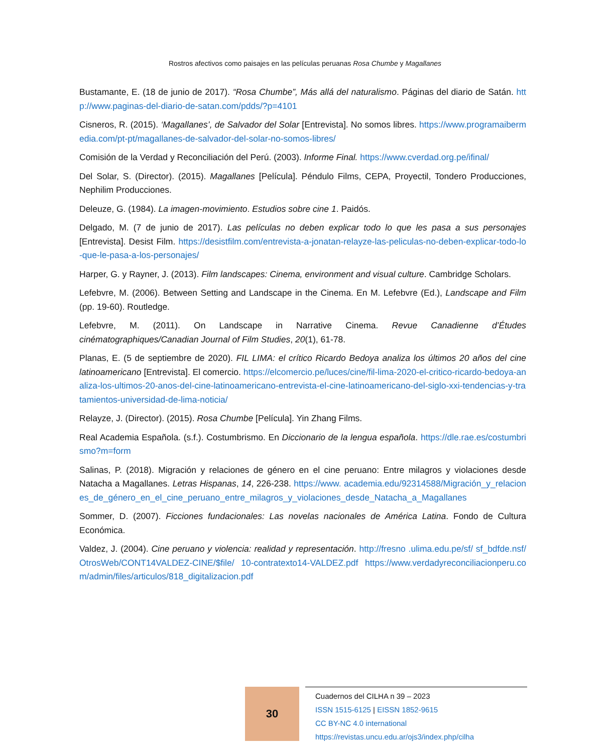Rostros afectivos como paisajes en las películas peruanas Rosa Chumbe y Magallanes
Bustamante, E. (18 de junio de 2017). “Rosa Chumbe”, Más allá del naturalismo. Páginas del diario de Satán. http://www.paginas-del-diario-de-satan.com/pdds/?p=4101
Cisneros, R. (2015). ‘Magallanes’, de Salvador del Solar [Entrevista]. No somos libres. https://www.programaibermedia.com/pt-pt/magallanes-de-salvador-del-solar-no-somos-libres/
Comisión de la Verdad y Reconciliación del Perú. (2003). Informe Final. https://www.cverdad.org.pe/ifinal/
Del Solar, S. (Director). (2015). Magallanes [Película]. Péndulo Films, CEPA, Proyectil, Tondero Producciones, Nephilim Producciones.
Deleuze, G. (1984). La imagen-movimiento. Estudios sobre cine 1. Paidós.
Delgado, M. (7 de junio de 2017). Las películas no deben explicar todo lo que les pasa a sus personajes [Entrevista]. Desist Film. https://desistfilm.com/entrevista-a-jonatan-relayze-las-peliculas-no-deben-explicar-todo-lo-que-le-pasa-a-los-personajes/
Harper, G. y Rayner, J. (2013). Film landscapes: Cinema, environment and visual culture. Cambridge Scholars.
Lefebvre, M. (2006). Between Setting and Landscape in the Cinema. En M. Lefebvre (Ed.), Landscape and Film (pp. 19-60). Routledge.
Lefebvre, M. (2011). On Landscape in Narrative Cinema. Revue Canadienne d’Études cinématographiques/Canadian Journal of Film Studies, 20(1), 61-78.
Planas, E. (5 de septiembre de 2020). FIL LIMA: el crítico Ricardo Bedoya analiza los últimos 20 años del cine latinoamericano [Entrevista]. El comercio. https://elcomercio.pe/luces/cine/fil-lima-2020-el-critico-ricardo-bedoya-analiza-los-ultimos-20-anos-del-cine-latinoamericano-entrevista-el-cine-latinoamericano-del-siglo-xxi-tendencias-y-tratamientos-universidad-de-lima-noticia/
Relayze, J. (Director). (2015). Rosa Chumbe [Película]. Yin Zhang Films.
Real Academia Española. (s.f.). Costumbrismo. En Diccionario de la lengua española. https://dle.rae.es/costumbrismo?m=form
Salinas, P. (2018). Migración y relaciones de género en el cine peruano: Entre milagros y violaciones desde Natacha a Magallanes. Letras Hispanas, 14, 226-238. https://www. academia.edu/92314588/Migración_y_relaciones_de_género_en_el_cine_peruano_entre_milagros_y_violaciones_desde_Natacha_a_Magallanes
Sommer, D. (2007). Ficciones fundacionales: Las novelas nacionales de América Latina. Fondo de Cultura Económica.
Valdez, J. (2004). Cine peruano y violencia: realidad y representación. http://fresno .ulima.edu.pe/sf/ sf_bdfde.nsf/OtrosWeb/CONT14VALDEZ-CINE/$file/ 10-contratexto14-VALDEZ.pdf https://www.verdadyreconciliacionperu.com/admin/files/articulos/818_digitalizacion.pdf
30
Cuadernos del CILHA n 39 – 2023
ISSN 1515-6125 | EISSN 1852-9615
CC BY-NC 4.0 international
https://revistas.uncu.edu.ar/ojs3/index.php/cilha